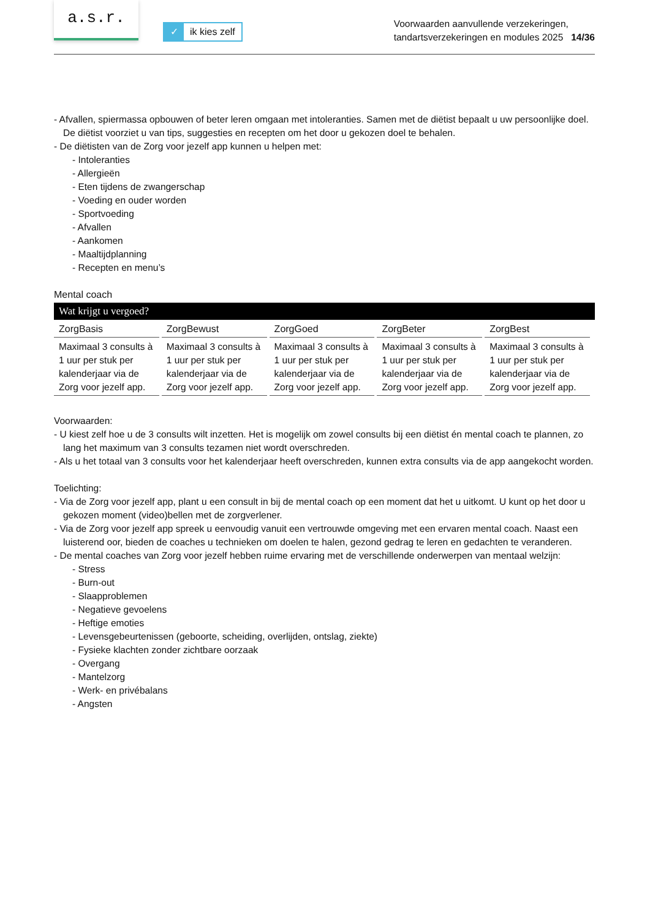a.s.r.
✓ ik kies zelf
Voorwaarden aanvullende verzekeringen,
tandartsverzekeringen en modules 2025 14/36
- Afvallen, spiermassa opbouwen of beter leren omgaan met intoleranties. Samen met de diëtist bepaalt u uw persoonlijke doel. De diëtist voorziet u van tips, suggesties en recepten om het door u gekozen doel te behalen.
- De diëtisten van de Zorg voor jezelf app kunnen u helpen met:
- Intoleranties
- Allergieën
- Eten tijdens de zwangerschap
- Voeding en ouder worden
- Sportvoeding
- Afvallen
- Aankomen
- Maaltijdplanning
- Recepten en menu’s
Mental coach
Wat krijgt u vergoed?
| ZorgBasis | ZorgBewust | ZorgGoed | ZorgBeter | ZorgBest |
| --- | --- | --- | --- | --- |
| Maximaal 3 consults à 1 uur per stuk per kalenderjaar via de Zorg voor jezelf app. | Maximaal 3 consults à 1 uur per stuk per kalenderjaar via de Zorg voor jezelf app. | Maximaal 3 consults à 1 uur per stuk per kalenderjaar via de Zorg voor jezelf app. | Maximaal 3 consults à 1 uur per stuk per kalenderjaar via de Zorg voor jezelf app. | Maximaal 3 consults à 1 uur per stuk per kalenderjaar via de Zorg voor jezelf app. |
Voorwaarden:
- U kiest zelf hoe u de 3 consults wilt inzetten. Het is mogelijk om zowel consults bij een diëtist én mental coach te plannen, zo lang het maximum van 3 consults tezamen niet wordt overschreden.
- Als u het totaal van 3 consults voor het kalenderjaar heeft overschreden, kunnen extra consults via de app aangekocht worden.
Toelichting:
- Via de Zorg voor jezelf app, plant u een consult in bij de mental coach op een moment dat het u uitkomt. U kunt op het door u gekozen moment (video)bellen met de zorgverlener.
- Via de Zorg voor jezelf app spreek u eenvoudig vanuit een vertrouwde omgeving met een ervaren mental coach. Naast een luisterend oor, bieden de coaches u technieken om doelen te halen, gezond gedrag te leren en gedachten te veranderen.
- De mental coaches van Zorg voor jezelf hebben ruime ervaring met de verschillende onderwerpen van mentaal welzijn:
- Stress
- Burn-out
- Slaapproblemen
- Negatieve gevoelens
- Heftige emoties
- Levensgebeurtenissen (geboorte, scheiding, overlijden, ontslag, ziekte)
- Fysieke klachten zonder zichtbare oorzaak
- Overgang
- Mantelzorg
- Werk- en privébalans
- Angsten